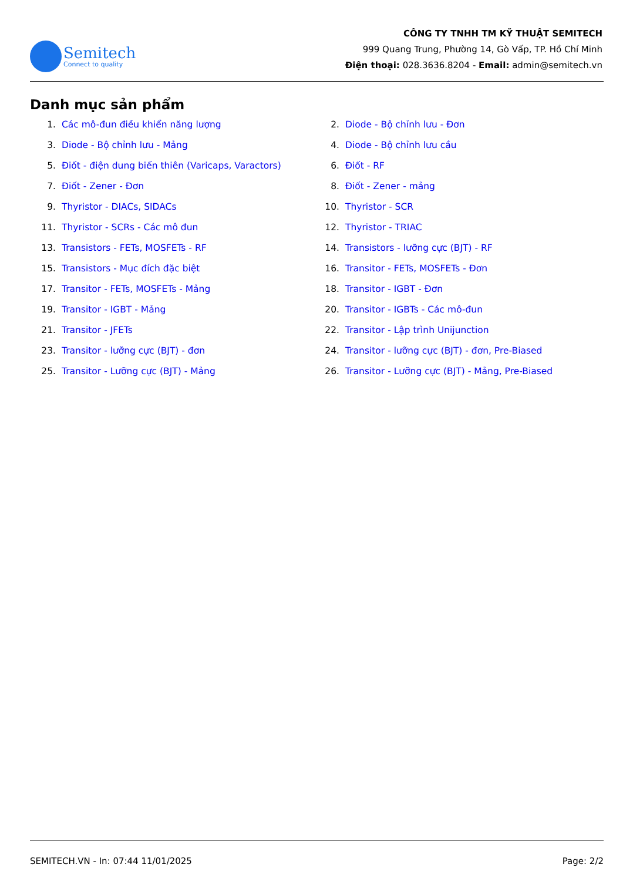Semitech
Connect to quality
CÔNG TY TNHH TM KỸ THUẬT SEMITECH
999 Quang Trung, Phường 14, Gò Vấp, TP. Hồ Chí Minh
Điện thoại: 028.3636.8204 - Email: admin@semitech.vn
Danh mục sản phẩm
1. Các mô-đun điều khiển năng lượng
2. Diode - Bộ chỉnh lưu - Đơn
3. Diode - Bộ chỉnh lưu - Mảng
4. Diode - Bộ chỉnh lưu cầu
5. Điốt - điện dung biến thiên (Varicaps, Varactors)
6. Điốt - RF
7. Điốt - Zener - Đơn
8. Điốt - Zener - mảng
9. Thyristor - DIACs, SIDACs
10. Thyristor - SCR
11. Thyristor - SCRs - Các mô đun
12. Thyristor - TRIAC
13. Transistors - FETs, MOSFETs - RF
14. Transistors - lưỡng cực (BJT) - RF
15. Transistors - Mục đích đặc biệt
16. Transitor - FETs, MOSFETs - Đơn
17. Transitor - FETs, MOSFETs - Mảng
18. Transitor - IGBT - Đơn
19. Transitor - IGBT - Mảng
20. Transitor - IGBTs - Các mô-đun
21. Transitor - JFETs
22. Transitor - Lập trình Unijunction
23. Transitor - lưỡng cực (BJT) - đơn
24. Transitor - lưỡng cực (BJT) - đơn, Pre-Biased
25. Transitor - Lưỡng cực (BJT) - Mảng
26. Transitor - Lưỡng cực (BJT) - Mảng, Pre-Biased
SEMITECH.VN - In: 07:44 11/01/2025 Page: 2/2